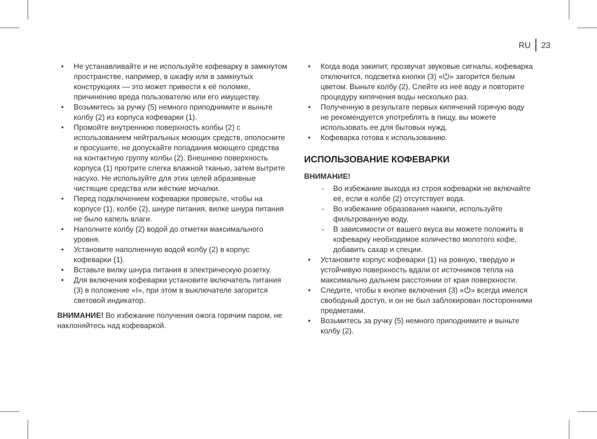RU 23
• Не устанавливайте и не используйте кофеварку в замкнутом пространстве, например, в шкафу или в замкнутых конструкциях — это может привести к её поломке, причинению вреда пользователю или его имуществу.
• Возьмитесь за ручку (5) немного приподнимите и выньте колбу (2) из корпуса кофеварки (1).
• Промойте внутреннюю поверхность колбы (2) с использованием нейтральных моющих средств, ополосните и просушите, не допускайте попадания моющего средства на контактную группу колбы (2). Внешнюю поверхность корпуса (1) протрите слегка влажной тканью, затем вытрите насухо. Не используйте для этих целей абразивные чистящие средства или жёсткие мочалки.
• Перед подключением кофеварки проверьте, чтобы на корпусе (1), колбе (2), шнуре питания, вилке шнура питания не было капель влаги.
• Наполните колбу (2) водой до отметки максимального уровня.
• Установите наполненную водой колбу (2) в корпус кофеварки (1).
• Вставьте вилку шнура питания в электрическую розетку.
• Для включения кофеварки установите включатель питания (3) в положение «I», при этом в выключателе загорится световой индикатор.
ВНИМАНИЕ! Во избежание получения ожога горячим паром, не наклоняйтесь над кофеваркой.
• Когда вода закипит, прозвучат звуковые сигналы, кофеварка отключится, подсветка кнопки (3) «⏻» загорится белым цветом. Выньте колбу (2), Слейте из неё воду и повторите процедуру кипячения воды несколько раз.
• Полученную в результате первых кипячений горячую воду не рекомендуется употреблять в пищу, вы можете использовать ее для бытовых нужд.
• Кофеварка готова к использованию.
ИСПОЛЬЗОВАНИЕ КОФЕВАРКИ
ВНИМАНИЕ!
- Во избежание выхода из строя кофеварки не включайте её, если в колбе (2) отсутствует вода.
- Во избежание образования накипи, используйте фильтрованную воду.
- В зависимости от вашего вкуса вы можете положить в кофеварку необходимое количество молотого кофе, добавить сахар и специи.
• Установите корпус кофеварки (1) на ровную, твердую и устойчивую поверхность вдали от источников тепла на максимально дальнем расстоянии от края поверхности.
• Следите, чтобы к кнопке включения (3) «⏻» всегда имелся свободный доступ, и он не был заблокирован посторонними предметами.
• Возьмитесь за ручку (5) немного приподнимите и выньте колбу (2).